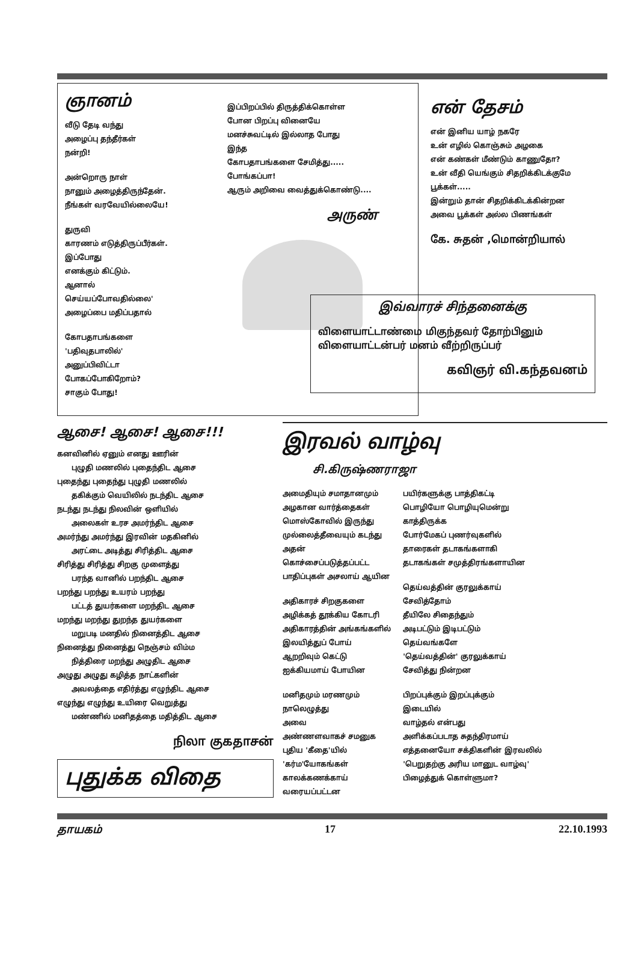ஞானம்
வீடு தேடி வந்து
அழைப்பு தந்தீர்கள்
நன்றி!
அன்றொரு நாள்
நானும் அழைத்திருந்தேன்.
நீங்கள் வரவேயில்லையே!
துருவி
காரணம் எடுத்திருப்பீர்கள்.
இப்போது
எனக்கும் கிட்டும்.
ஆனால்
செய்யப்போவதில்லை'
அழைப்பை மதிப்பதால்
கோபதாபங்களை
'பதிவுதபாலில்'
அனுப்பிவிட்டா
போகப்போகிறோம்?
சாகும் போது!
இப்பிறப்பில் திருத்திக்கொள்ள
போன பிறப்பு வினையே
மனச்சுவட்டில் இல்லாத போது
இந்த
கோபதாபங்களை சேமித்து.....
போங்கப்பா!
ஆரும் அறிவை வைத்துக்கொண்டு....
அருண்
என் தேசம்
என் இனிய யாழ் நகரே
உன் எழில் கொஞ்சும் அழகை
என் கண்கள் மீண்டும் காணுதோ?
உன் வீதி யெங்கும் சிதறிக்கிடக்குமே
பூக்கள்.....
இன்றும் தான் சிதறிக்கிடக்கின்றன
அவை பூக்கள் அல்ல பிணங்கள்
கே. சுதன் ,மொன்றியால்
இவ்வாரச் சிந்தனைக்கு
விளையாட்டாண்மை மிகுந்தவர் தோற்பினும்
விளையாட்டன்பர் மனம் வீற்றிருப்பர்
கவிஞர் வி.கந்தவனம்
ஆசை! ஆசை! ஆசை!!!
கனவினில் ஏனும் எனது ஊரின்
  புழுதி மணலில் புதைந்திட ஆசை
புதைந்து புதைந்து புழுதி மணலில்
  தகிக்கும் வெயிலில் நடந்திட ஆசை
நடந்து நடந்து நிலவின் ஒளியில்
  அலைகள் உரச அமர்ந்திட ஆசை
அமர்ந்து அமர்ந்து இரவின் மதகினில்
  அரட்டை அடித்து சிரித்திட ஆசை
சிரித்து சிரித்து சிறகு முளைத்து
  பரந்த வானில் பறந்திட ஆசை
பறந்து பறந்து உயரம் பறந்து
  பட்டத் துயர்களை மறந்திட ஆசை
மறந்து மறந்து துறந்த துயர்களை
  மறுபடி மனதில் நினைத்திட ஆசை
நினைத்து நினைத்து நெஞ்சம் விம்ம
  நித்திரை மறந்து அழுதிட ஆசை
அழுது அழுது கழித்த நாட்களின்
  அவலத்தை எதிர்த்து எழுந்திட ஆசை
எழுந்து எழுந்து உயிரை வெறுத்து
  மண்ணில் மனிதத்தை மதித்திட ஆசை
நிலா குகதாசன்
புதுக்க விதை
இரவல் வாழ்வு
சி.கிருஷ்ணராஜா
அமைதியும் சமாதானமும்
அழகான வார்த்தைகள்
மொஸ்கோவில் இருந்து
முல்லைத்தீவையும் கடந்து
அதன்
கொச்சைப்படுத்தப்பட்ட
பாதிப்புகள் அசலாய் ஆயின
அதிகாரச் சிறகுகளை
அழிக்கத் தூக்கிய கோடரி
அதிகாரத்தின் அங்கங்களில்
இலயித்துப் போய்
ஆறறிவும் கெட்டு
ஐக்கியமாய் போயின
மனிதமும் மரணமும்
நாலெழுத்து
அவை
அண்ணளவாகச் சமனுக
புதிய 'கீதை'யில்
'கர்ம'யோகங்கள்
காலக்கணக்காய்
வரையப்பட்டன
பயிர்களுக்கு பாத்திகட்டி
பொழியோ பொழியுமென்று
காத்திருக்க
போர்மேகப் புணர்வுகளில்
தாரைகள் தடாகங்களாகி
தடாகங்கள் சமுத்திரங்களாயின
தெய்வத்தின் குரலுக்காய்
சேவித்தோம்
தீயிலே சிதைந்தும்
அடிபட்டும் இடிபட்டும்
தெய்வங்களே
'தெய்வத்தின்' குரலுக்காய்
சேவித்து நின்றன
பிறப்புக்கும் இறப்புக்கும்
இடையில்
வாழ்தல் என்பது
அளிக்கப்படாத சுதந்திரமாய்
எத்தனையோ சக்திகளின் இரவலில்
'பெறுதற்கு அரிய மானுட வாழ்வு'
பிழைத்துக் கொள்ளுமா?
தாயகம் 17 22.10.1993